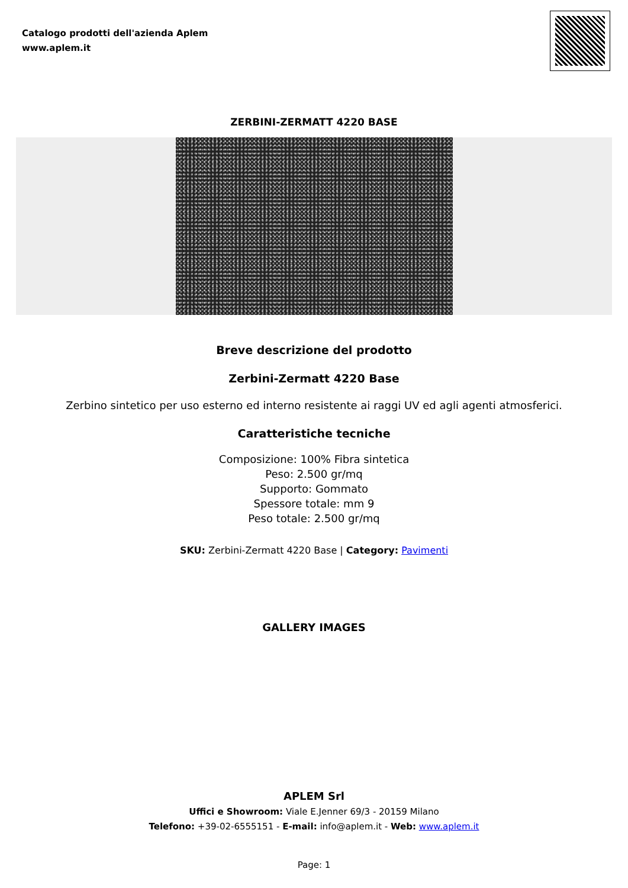Catalogo prodotti dell'azienda Aplem
www.aplem.it
ZERBINI-ZERMATT 4220 BASE
Breve descrizione del prodotto
Zerbini-Zermatt 4220 Base
Zerbino sintetico per uso esterno ed interno resistente ai raggi UV ed agli agenti atmosferici.
Caratteristiche tecniche
Composizione: 100% Fibra sintetica
Peso: 2.500 gr/mq
Supporto: Gommato
Spessore totale: mm 9
Peso totale: 2.500 gr/mq
SKU: Zerbini-Zermatt 4220 Base | Category: Pavimenti
GALLERY IMAGES
APLEM Srl
Uffici e Showroom: Viale E.Jenner 69/3 - 20159 Milano
Telefono: +39-02-6555151 - E-mail: info@aplem.it - Web: www.aplem.it
Page: 1